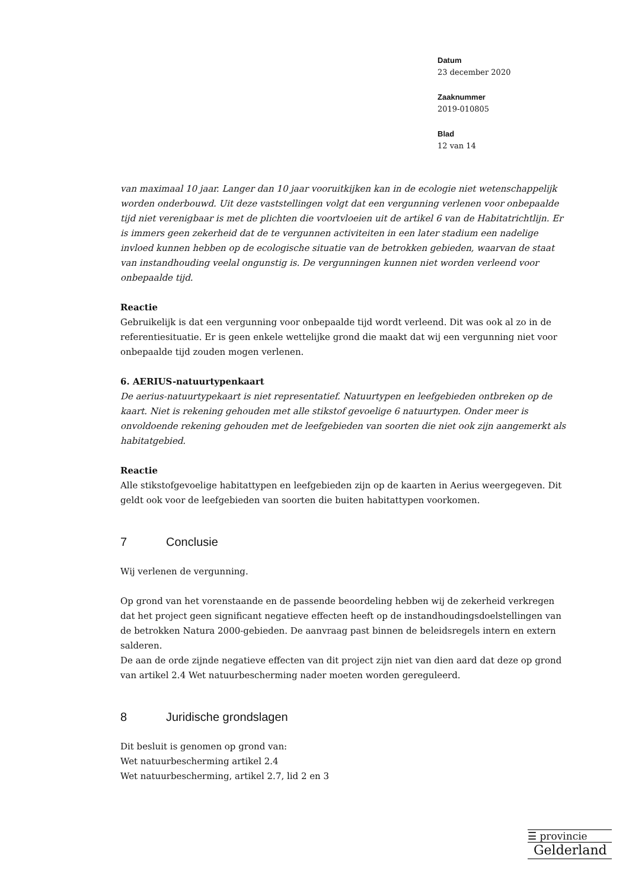Datum
23 december 2020
Zaaknummer
2019-010805
Blad
12 van 14
van maximaal 10 jaar. Langer dan 10 jaar vooruitkijken kan in de ecologie niet wetenschappelijk worden onderbouwd. Uit deze vaststellingen volgt dat een vergunning verlenen voor onbepaalde tijd niet verenigbaar is met de plichten die voortvloeien uit de artikel 6 van de Habitatrichtlijn. Er is immers geen zekerheid dat de te vergunnen activiteiten in een later stadium een nadelige invloed kunnen hebben op de ecologische situatie van de betrokken gebieden, waarvan de staat van instandhouding veelal ongunstig is. De vergunningen kunnen niet worden verleend voor onbepaalde tijd.
Reactie
Gebruikelijk is dat een vergunning voor onbepaalde tijd wordt verleend. Dit was ook al zo in de referentiesituatie. Er is geen enkele wettelijke grond die maakt dat wij een vergunning niet voor onbepaalde tijd zouden mogen verlenen.
6. AERIUS-natuurtypenkaart
De aerius-natuurtypekaart is niet representatief. Natuurtypen en leefgebieden ontbreken op de kaart. Niet is rekening gehouden met alle stikstof gevoelige 6 natuurtypen. Onder meer is onvoldoende rekening gehouden met de leefgebieden van soorten die niet ook zijn aangemerkt als habitatgebied.
Reactie
Alle stikstofgevoelige habitattypen en leefgebieden zijn op de kaarten in Aerius weergegeven. Dit geldt ook voor de leefgebieden van soorten die buiten habitattypen voorkomen.
7 Conclusie
Wij verlenen de vergunning.
Op grond van het vorenstaande en de passende beoordeling hebben wij de zekerheid verkregen dat het project geen significant negatieve effecten heeft op de instandhoudingsdoelstellingen van de betrokken Natura 2000-gebieden. De aanvraag past binnen de beleidsregels intern en extern salderen.
De aan de orde zijnde negatieve effecten van dit project zijn niet van dien aard dat deze op grond van artikel 2.4 Wet natuurbescherming nader moeten worden gereguleerd.
8 Juridische grondslagen
Dit besluit is genomen op grond van:
Wet natuurbescherming artikel 2.4
Wet natuurbescherming, artikel 2.7, lid 2 en 3
☰ provincie
Gelderland